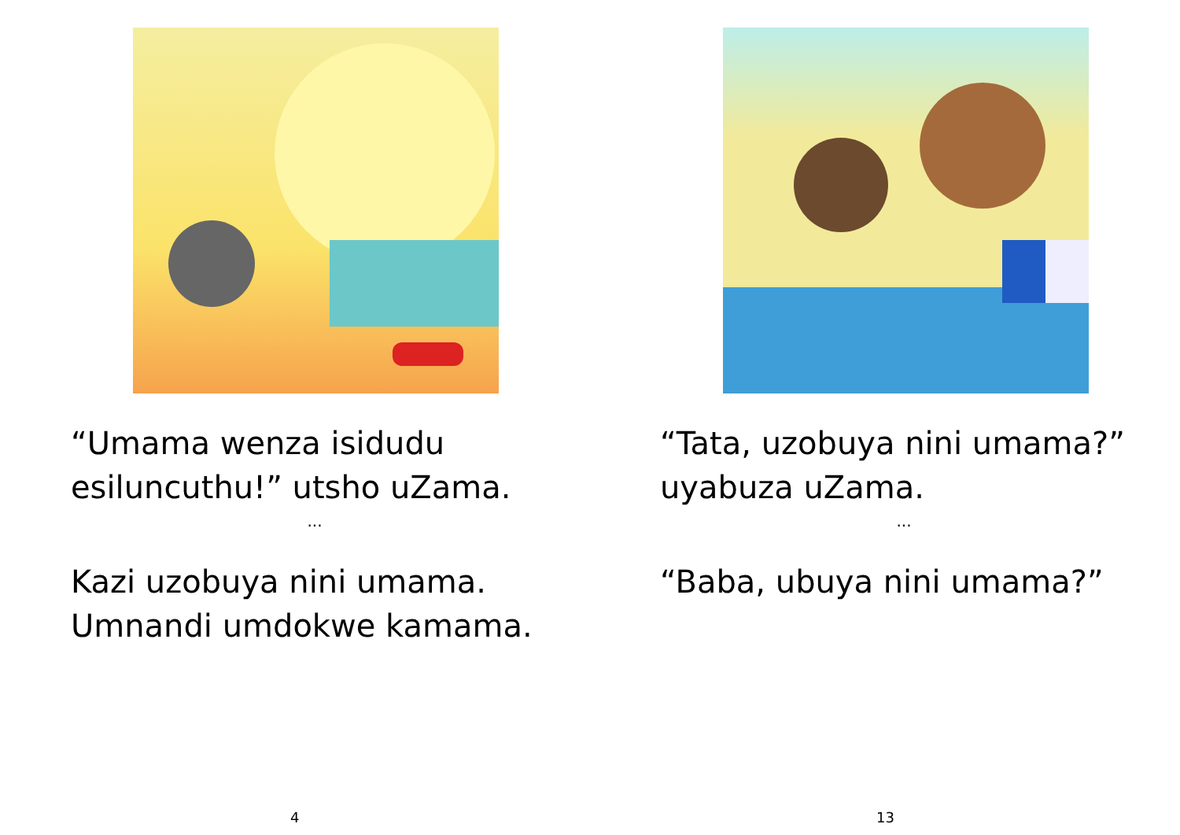“Umama wenza isidudu esiluncuthu!” utsho uZama.
...
Kazi uzobuya nini umama. Umnandi umdokwe kamama.
4
“Tata, uzobuya nini umama?” uyabuza uZama.
...
“Baba, ubuya nini umama?”
13